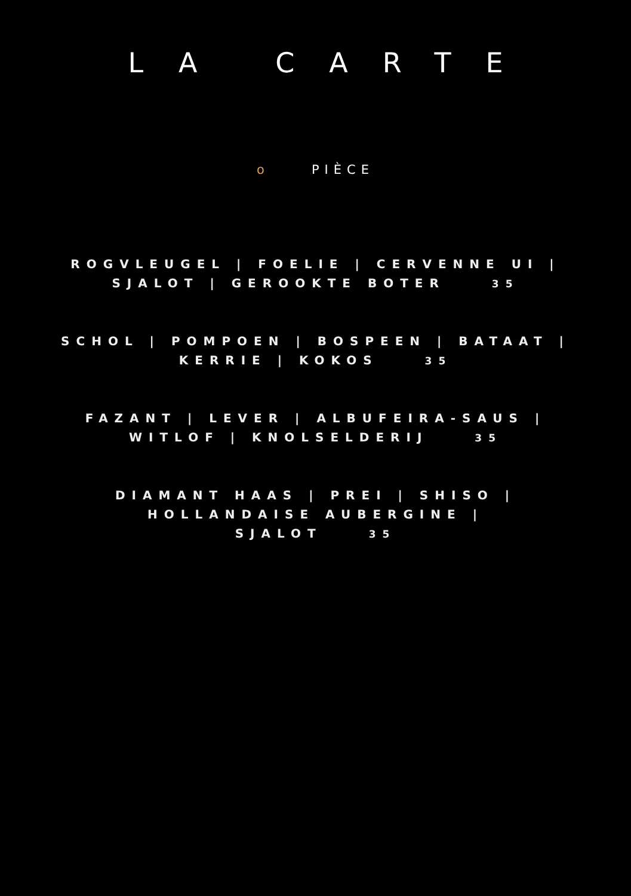LA CARTE
o PIÈCE
ROGVLEUGEL | FOELIE | CERVENNE UI |
SJALOT | GEROOKTE BOTER 35
SCHOL | POMPOEN | BOSPEEN | BATAAT |
KERRIE | KOKOS 35
FAZANT | LEVER | ALBUFEIRA-SAUS |
WITLOF | KNOLSELDERIJ 35
DIAMANT HAAS | PREI | SHISO |
HOLLANDAISE AUBERGINE |
SJALOT 35